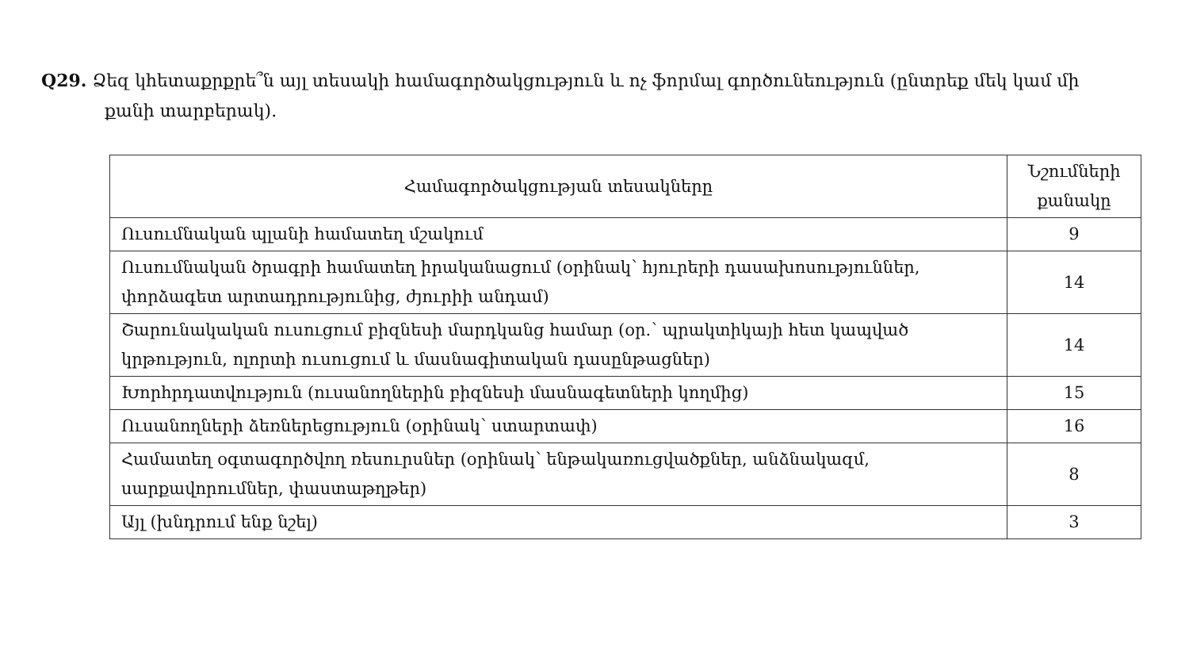Q29. Ձեզ կհետաքրքրե՞ն այլ տեսակի համագործակցություն և ոչ ֆորմալ գործունեություն (ընտրեք մեկ կամ մի քանի տարբերակ).
| Համագործակցության տեսակները | Նշումների քանակը |
| --- | --- |
| Ուսումնական պլանի համատեղ մշակում | 9 |
| Ուսումնական ծրագրի համատեղ իրականացում (օրինակ՝ հյուրերի դասախոսություններ, փորձագետ արտադրությունից, ժյուրիի անդամ) | 14 |
| Շարունակական ուսուցում բիզնեսի մարդկանց համար (օր.՝ պրակտիկայի հետ կապված կրթություն, ոլորտի ուսուցում և մասնագիտական դասընթացներ) | 14 |
| Խորհրդատվություն (ուսանողներին բիզնեսի մասնագետների կողմից) | 15 |
| Ուսանողների ձեռներեցություն (օրինակ՝ ստարտափ) | 16 |
| Համատեղ օգտագործվող ռեսուրսներ (օրինակ՝ ենթակառուցվածքներ, անձնակազմ, սարքավորումներ, փաստաթղթեր) | 8 |
| Այլ (խնդրում ենք նշել) | 3 |